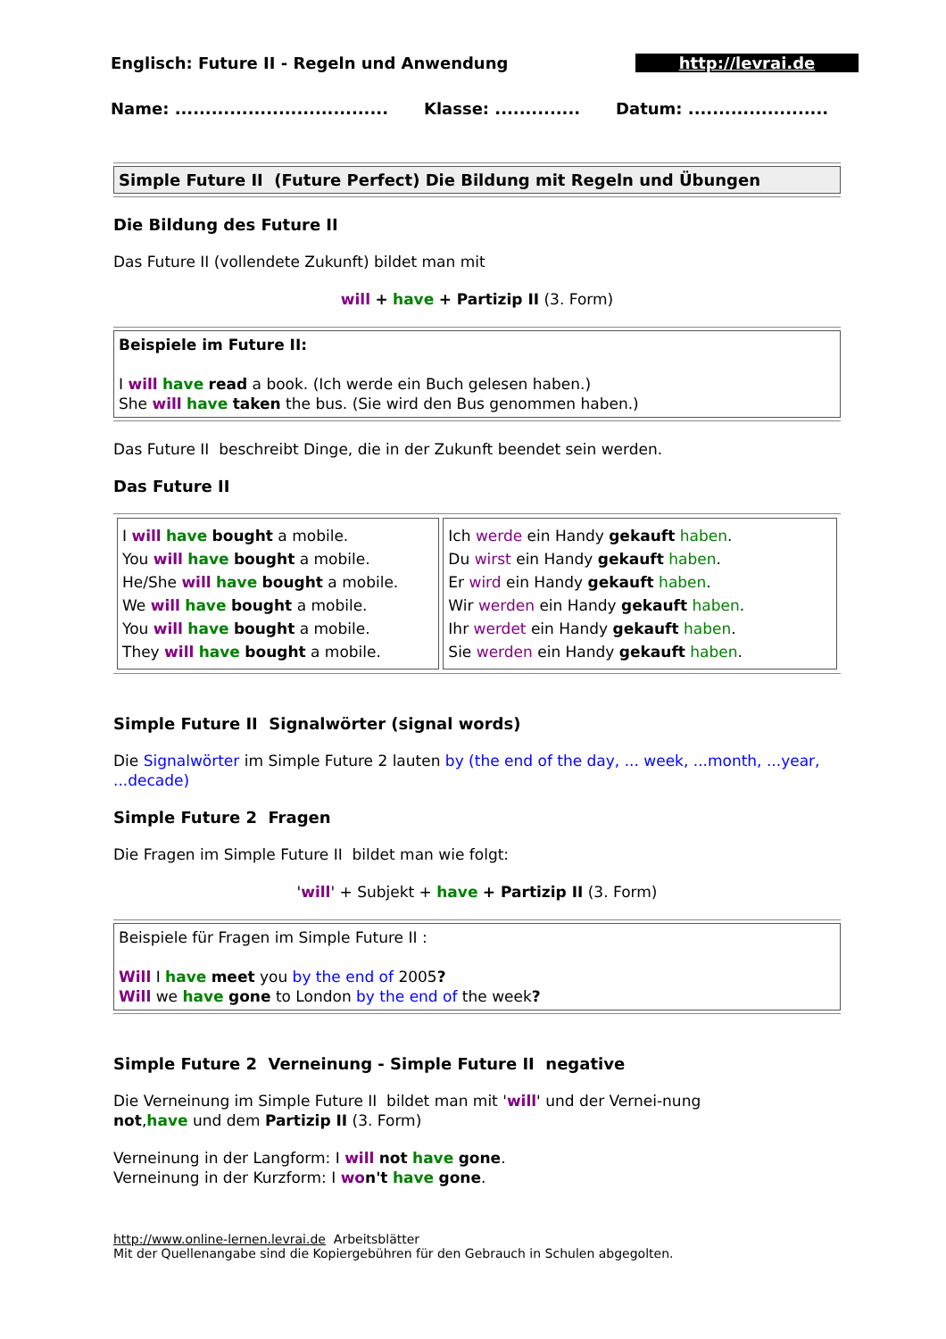Englisch: Future II - Regeln und Anwendung http://levrai.de
Name: ................................... Klasse: .............. Datum: .......................
Simple Future II (Future Perfect) Die Bildung mit Regeln und Übungen
Die Bildung des Future II
Das Future II (vollendete Zukunft) bildet man mit
will + have + Partizip II (3. Form)
Beispiele im Future II:
I will have read a book. (Ich werde ein Buch gelesen haben.)
She will have taken the bus. (Sie wird den Bus genommen haben.)
Das Future II beschreibt Dinge, die in der Zukunft beendet sein werden.
Das Future II
| I will have bought a mobile. You will have bought a mobile. He/She will have bought a mobile. We will have bought a mobile. You will have bought a mobile. They will have bought a mobile. | Ich werde ein Handy gekauft haben . Du wirst ein Handy gekauft haben . Er wird ein Handy gekauft haben . Wir werden ein Handy gekauft haben . Ihr werdet ein Handy gekauft haben . Sie werden ein Handy gekauft haben . |
Simple Future II Signalwörter (signal words)
Die Signalwörter im Simple Future 2 lauten by (the end of the day, ... week, ...month, ...year, ...decade)
Simple Future 2 Fragen
Die Fragen im Simple Future II bildet man wie folgt:
'will' + Subjekt + have + Partizip II (3. Form)
Beispiele für Fragen im Simple Future II :
Will I have meet you by the end of 2005?
Will we have gone to London by the end of the week?
Simple Future 2 Verneinung - Simple Future II negative
Die Verneinung im Simple Future II bildet man mit 'will' und der Vernei-nung not,have und dem Partizip II (3. Form)
Verneinung in der Langform: I will not have gone.
Verneinung in der Kurzform: I wo n't have gone.
http://www.online-lernen.levrai.de Arbeitsblätter
Mit der Quellenangabe sind die Kopiergebühren für den Gebrauch in Schulen abgegolten.